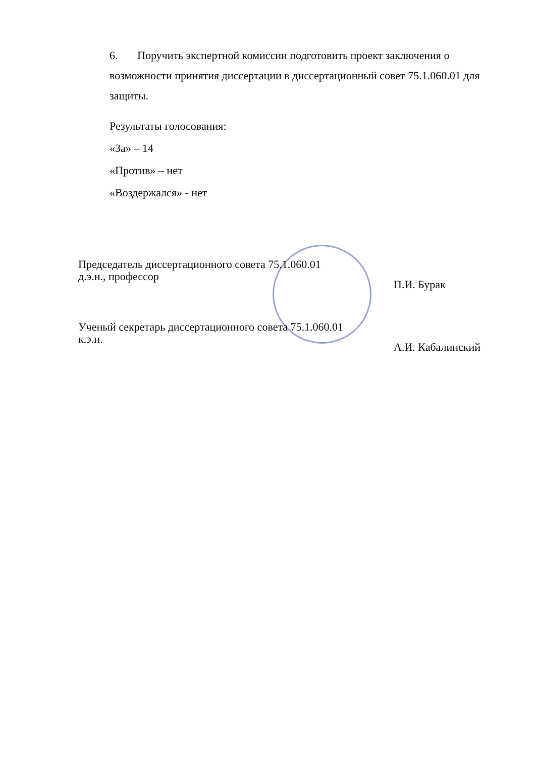6. Поручить экспертной комиссии подготовить проект заключения о возможности принятия диссертации в диссертационный совет 75.1.060.01 для защиты.
Результаты голосования:
«За» – 14
«Против» – нет
«Воздержался» - нет
Председатель диссертационного совета 75.1.060.01
д.э.н., профессор
П.И. Бурак
Ученый секретарь диссертационного совета 75.1.060.01
к.э.н.
А.И. Кабалинский